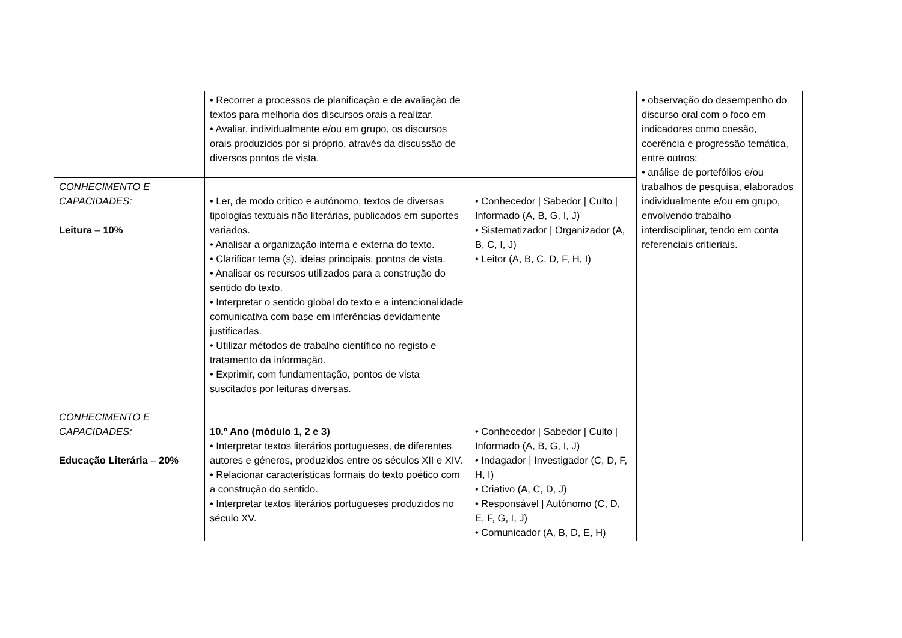| | • Recorrer a processos de planificação e de avaliação de textos para melhoria dos discursos orais a realizar. • Avaliar, individualmente e/ou em grupo, os discursos orais produzidos por si próprio, através da discussão de diversos pontos de vista. | | • observação do desempenho do discurso oral com o foco em indicadores como coesão, coerência e progressão temática, entre outros; • análise de portefólios e/ou trabalhos de pesquisa, elaborados individualmente e/ou em grupo, envolvendo trabalho interdisciplinar, tendo em conta referenciais critieriais. |
| CONHECIMENTO E CAPACIDADES: Leitura – 10% | • Ler, de modo crítico e autónomo, textos de diversas tipologias textuais não literárias, publicados em suportes variados. • Analisar a organização interna e externa do texto. • Clarificar tema (s), ideias principais, pontos de vista. • Analisar os recursos utilizados para a construção do sentido do texto. • Interpretar o sentido global do texto e a intencionalidade comunicativa com base em inferências devidamente justificadas. • Utilizar métodos de trabalho científico no registo e tratamento da informação. • Exprimir, com fundamentação, pontos de vista suscitados por leituras diversas. | • Conhecedor / Sabedor / Culto / Informado (A, B, G, I, J) • Sistematizador / Organizador (A, B, C, I, J) • Leitor (A, B, C, D, F, H, I) | |
| CONHECIMENTO E CAPACIDADES: Educação Literária – 20% | 10.º Ano (módulo 1, 2 e 3) • Interpretar textos literários portugueses, de diferentes autores e géneros, produzidos entre os séculos XII e XIV. • Relacionar características formais do texto poético com a construção do sentido. • Interpretar textos literários portugueses produzidos no século XV. | • Conhecedor / Sabedor / Culto / Informado (A, B, G, I, J) • Indagador / Investigador (C, D, F, H, I) • Criativo (A, C, D, J) • Responsável / Autónomo (C, D, E, F, G, I, J) • Comunicador (A, B, D, E, H) | |